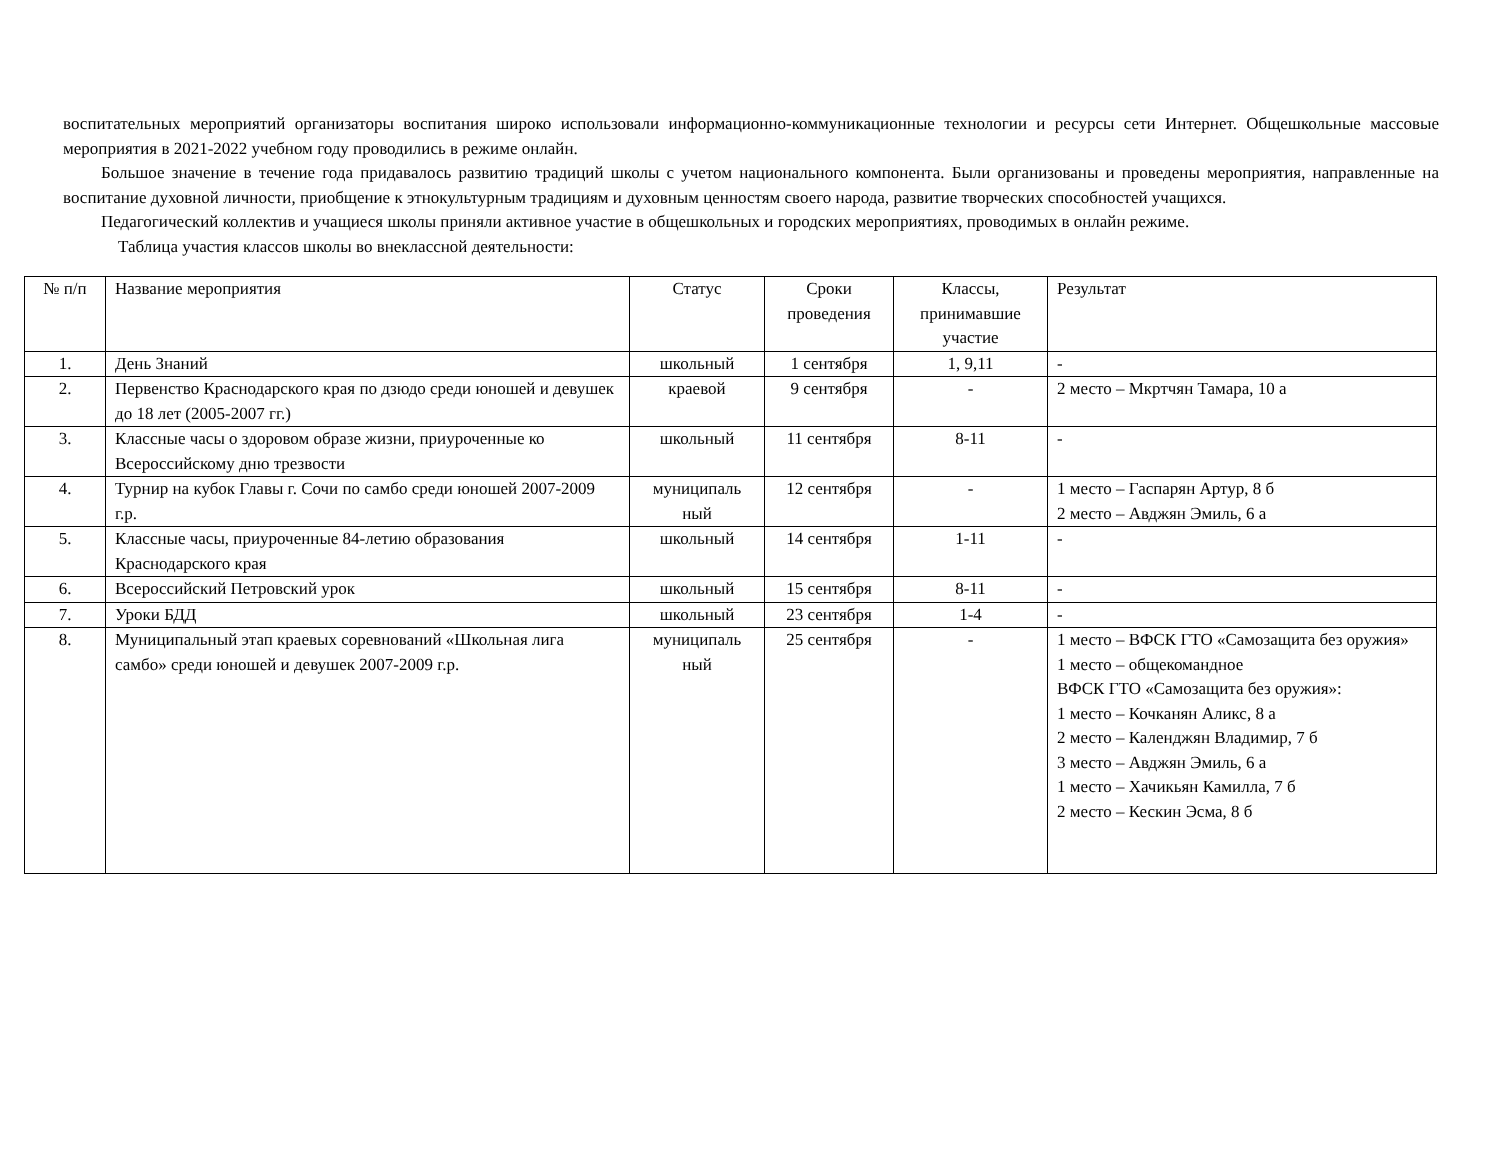воспитательных мероприятий организаторы воспитания широко использовали информационно-коммуникационные технологии и ресурсы сети Интернет. Общешкольные массовые мероприятия в 2021-2022 учебном году проводились в режиме онлайн.
Большое значение в течение года придавалось развитию традиций школы с учетом национального компонента. Были организованы и проведены мероприятия, направленные на воспитание духовной личности, приобщение к этнокультурным традициям и духовным ценностям своего народа, развитие творческих способностей учащихся.
Педагогический коллектив и учащиеся школы приняли активное участие в общешкольных и городских мероприятиях, проводимых в онлайн режиме.
Таблица участия классов школы во внеклассной деятельности:
| № п/п | Название мероприятия | Статус | Сроки проведения | Классы, принимавшие участие | Результат |
| --- | --- | --- | --- | --- | --- |
| 1. | День Знаний | школьный | 1 сентября | 1, 9,11 | - |
| 2. | Первенство Краснодарского края по дзюдо среди юношей и девушек до 18 лет (2005-2007 гг.) | краевой | 9 сентября | - | 2 место – Мкртчян Тамара, 10 а |
| 3. | Классные часы о здоровом образе жизни, приуроченные ко Всероссийскому дню трезвости | школьный | 11 сентября | 8-11 | - |
| 4. | Турнир на кубок Главы г. Сочи по самбо среди юношей 2007-2009 г.р. | муниципаль ный | 12 сентября | - | 1 место – Гаспарян Артур, 8 б 2 место – Авджян Эмиль, 6 а |
| 5. | Классные часы, приуроченные 84-летию образования Краснодарского края | школьный | 14 сентября | 1-11 | - |
| 6. | Всероссийский Петровский урок | школьный | 15 сентября | 8-11 | - |
| 7. | Уроки БДД | школьный | 23 сентября | 1-4 | - |
| 8. | Муниципальный этап краевых соревнований «Школьная лига самбо» среди юношей и девушек 2007-2009 г.р. | муниципаль ный | 25 сентября | - | 1 место – ВФСК ГТО «Самозащита без оружия» 1 место – общекомандное ВФСК ГТО «Самозащита без оружия»: 1 место – Кочканян Аликс, 8 а 2 место – Календжян Владимир, 7 б 3 место – Авджян Эмиль, 6 а 1 место – Хачикьян Камилла, 7 б 2 место – Кескин Эсма, 8 б |